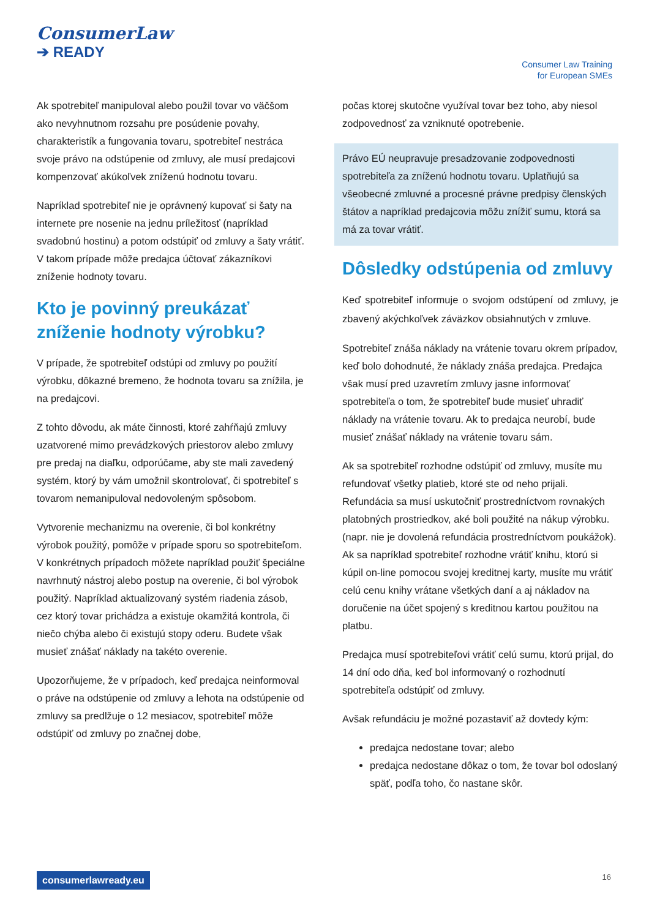ConsumerLaw
➔ READY
Consumer Law Training
for European SMEs
Ak spotrebiteľ manipuloval alebo použil tovar vo väčšom ako nevyhnutnom rozsahu pre posúdenie povahy, charakteristík a fungovania tovaru, spotrebiteľ nestráca svoje právo na odstúpenie od zmluvy, ale musí predajcovi kompenzovať akúkoľvek zníženú hodnotu tovaru.
Napríklad spotrebiteľ nie je oprávnený kupovať si šaty na internete pre nosenie na jednu príležitosť (napríklad svadobnú hostinu) a potom odstúpiť od zmluvy a šaty vrátiť. V takom prípade môže predajca účtovať zákazníkovi zníženie hodnoty tovaru.
Kto je povinný preukázať zníženie hodnoty výrobku?
V prípade, že spotrebiteľ odstúpi od zmluvy po použití výrobku, dôkazné bremeno, že hodnota tovaru sa znížila, je na predajcovi.
Z tohto dôvodu, ak máte činnosti, ktoré zahŕňajú zmluvy uzatvorené mimo prevádzkových priestorov alebo zmluvy pre predaj na diaľku, odporúčame, aby ste mali zavedený systém, ktorý by vám umožnil skontrolovať, či spotrebiteľ s tovarom nemanipuloval nedovoleným spôsobom.
Vytvorenie mechanizmu na overenie, či bol konkrétny výrobok použitý, pomôže v prípade sporu so spotrebiteľom. V konkrétnych prípadoch môžete napríklad použiť špeciálne navrhnutý nástroj alebo postup na overenie, či bol výrobok použitý. Napríklad aktualizovaný systém riadenia zásob, cez ktorý tovar prichádza a existuje okamžitá kontrola, či niečo chýba alebo či existujú stopy oderu. Budete však musieť znášať náklady na takéto overenie.
Upozorňujeme, že v prípadoch, keď predajca neinformoval o práve na odstúpenie od zmluvy a lehota na odstúpenie od zmluvy sa predlžuje o 12 mesiacov, spotrebiteľ môže odstúpiť od zmluvy po značnej dobe,
počas ktorej skutočne využíval tovar bez toho, aby niesol zodpovednosť za vzniknuté opotrebenie.
Právo EÚ neupravuje presadzovanie zodpovednosti spotrebiteľa za zníženú hodnotu tovaru. Uplatňujú sa všeobecné zmluvné a procesné právne predpisy členských štátov a napríklad predajcovia môžu znížiť sumu, ktorá sa má za tovar vrátiť.
Dôsledky odstúpenia od zmluvy
Keď spotrebiteľ informuje o svojom odstúpení od zmluvy, je zbavený akýchkoľvek záväzkov obsiahnutých v zmluve.
Spotrebiteľ znáša náklady na vrátenie tovaru okrem prípadov, keď bolo dohodnuté, že náklady znáša predajca. Predajca však musí pred uzavretím zmluvy jasne informovať spotrebiteľa o tom, že spotrebiteľ bude musieť uhradiť náklady na vrátenie tovaru. Ak to predajca neurobí, bude musieť znášať náklady na vrátenie tovaru sám.
Ak sa spotrebiteľ rozhodne odstúpiť od zmluvy, musíte mu refundovať všetky platieb, ktoré ste od neho prijali. Refundácia sa musí uskutočniť prostredníctvom rovnakých platobných prostriedkov, aké boli použité na nákup výrobku. (napr. nie je dovolená refundácia prostredníctvom poukážok). Ak sa napríklad spotrebiteľ rozhodne vrátiť knihu, ktorú si kúpil on-line pomocou svojej kreditnej karty, musíte mu vrátiť celú cenu knihy vrátane všetkých daní a aj nákladov na doručenie na účet spojený s kreditnou kartou použitou na platbu.
Predajca musí spotrebiteľovi vrátiť celú sumu, ktorú prijal, do 14 dní odo dňa, keď bol informovaný o rozhodnutí spotrebiteľa odstúpiť od zmluvy.
Avšak refundáciu je možné pozastaviť až dovtedy kým:
predajca nedostane tovar; alebo
predajca nedostane dôkaz o tom, že tovar bol odoslaný späť, podľa toho, čo nastane skôr.
consumerlawready.eu 16